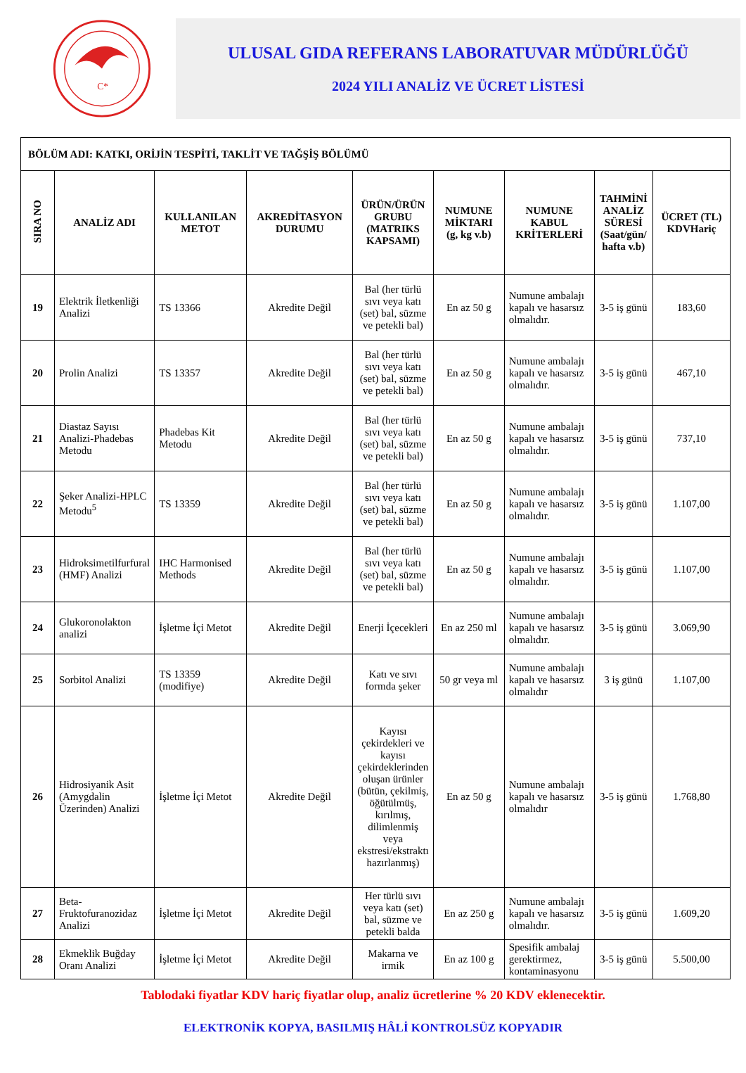C*
ULUSAL GIDA REFERANS LABORATUVAR MÜDÜRLÜĞÜ
2024 YILI ANALİZ VE ÜCRET LİSTESİ
| BÖLÜM ADI: KATKI, ORİJİN TESPİTİ, TAKLİT VE TAĞŞİŞ BÖLÜMÜ | | | | | | | | |
| SIRA NO | ANALİZ ADI | KULLANILAN METOT | AKREDİTASYON DURUMU | ÜRÜN/ÜRÜN GRUBU (MATRIKS KAPSAMI) | NUMUNE MİKTARI (g, kg v.b) | NUMUNE KABUL KRİTERLERİ | TAHMİNİ ANALİZ SÜRESİ (Saat/gün/ hafta v.b) | ÜCRET (TL) KDVHariç |
| 19 | Elektrik İletkenliği Analizi | TS 13366 | Akredite Değil | Bal (her türlü sıvı veya katı (set) bal, süzme ve petekli bal) | En az 50 g | Numune ambalajı kapalı ve hasarsız olmalıdır. | 3-5 iş günü | 183,60 |
| 20 | Prolin Analizi | TS 13357 | Akredite Değil | Bal (her türlü sıvı veya katı (set) bal, süzme ve petekli bal) | En az 50 g | Numune ambalajı kapalı ve hasarsız olmalıdır. | 3-5 iş günü | 467,10 |
| 21 | Diastaz Sayısı Analizi-Phadebas Metodu | Phadebas Kit Metodu | Akredite Değil | Bal (her türlü sıvı veya katı (set) bal, süzme ve petekli bal) | En az 50 g | Numune ambalajı kapalı ve hasarsız olmalıdır. | 3-5 iş günü | 737,10 |
| 22 | Şeker Analizi-HPLC Metodu<sup>5</sup> | TS 13359 | Akredite Değil | Bal (her türlü sıvı veya katı (set) bal, süzme ve petekli bal) | En az 50 g | Numune ambalajı kapalı ve hasarsız olmalıdır. | 3-5 iş günü | 1.107,00 |
| 23 | Hidroksimetilfurfural (HMF) Analizi | IHC Harmonised Methods | Akredite Değil | Bal (her türlü sıvı veya katı (set) bal, süzme ve petekli bal) | En az 50 g | Numune ambalajı kapalı ve hasarsız olmalıdır. | 3-5 iş günü | 1.107,00 |
| 24 | Glukoronolakton analizi | İşletme İçi Metot | Akredite Değil | Enerji İçecekleri | En az 250 ml | Numune ambalajı kapalı ve hasarsız olmalıdır. | 3-5 iş günü | 3.069,90 |
| 25 | Sorbitol Analizi | TS 13359 (modifiye) | Akredite Değil | Katı ve sıvı formda şeker | 50 gr veya ml | Numune ambalajı kapalı ve hasarsız olmalıdır | 3 iş günü | 1.107,00 |
| 26 | Hidrosiyanik Asit (Amygdalin Üzerinden) Analizi | İşletme İçi Metot | Akredite Değil | Kayısı çekirdekleri ve kayısı çekirdeklerinden oluşan ürünler (bütün, çekilmiş, öğütülmüş, kırılmış, dilimlenmiş veya ekstresi/ekstraktı hazırlanmış) | En az 50 g | Numune ambalajı kapalı ve hasarsız olmalıdır | 3-5 iş günü | 1.768,80 |
| 27 | Beta-Fruktofuranozidaz Analizi | İşletme İçi Metot | Akredite Değil | Her türlü sıvı veya katı (set) bal, süzme ve petekli balda | En az 250 g | Numune ambalajı kapalı ve hasarsız olmalıdır. | 3-5 iş günü | 1.609,20 |
| 28 | Ekmeklik Buğday Oranı Analizi | İşletme İçi Metot | Akredite Değil | Makarna ve irmik | En az 100 g | Spesifik ambalaj gerektirmez, kontaminasyonu | 3-5 iş günü | 5.500,00 |
Tablodaki fiyatlar KDV hariç fiyatlar olup, analiz ücretlerine % 20 KDV eklenecektir.
ELEKTRONİK KOPYA, BASILMIŞ HÂLİ KONTROLSÜZ KOPYADIR